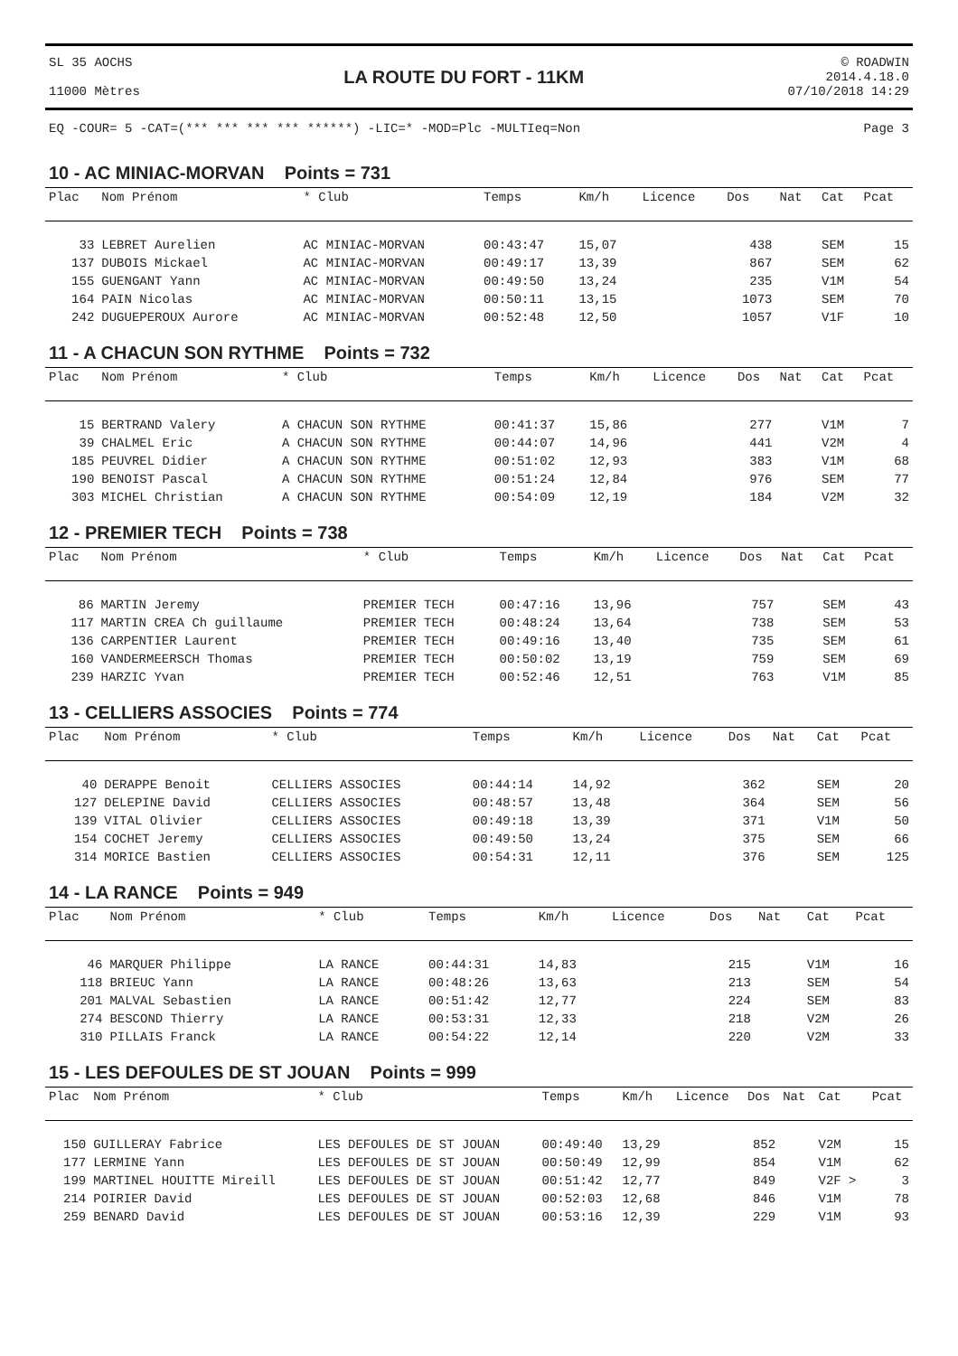SL 35 AOCHS
11000 Mètres
LA ROUTE DU FORT - 11KM
© ROADWIN
2014.4.18.0
07/10/2018 14:29
EQ -COUR= 5 -CAT=(*** *** *** *** ******) -LIC=* -MOD=Plc -MULTIeq=Non Page 3
10 - AC MINIAC-MORVAN Points = 731
| Plac | Nom Prénom | * Club | Temps | Km/h | Licence | Dos | Nat | Cat | Pcat |
| --- | --- | --- | --- | --- | --- | --- | --- | --- | --- |
| 33 | LEBRET Aurelien | AC MINIAC-MORVAN | 00:43:47 | 15,07 | | 438 | | SEM | 15 |
| 137 | DUBOIS Mickael | AC MINIAC-MORVAN | 00:49:17 | 13,39 | | 867 | | SEM | 62 |
| 155 | GUENGANT Yann | AC MINIAC-MORVAN | 00:49:50 | 13,24 | | 235 | | V1M | 54 |
| 164 | PAIN Nicolas | AC MINIAC-MORVAN | 00:50:11 | 13,15 | | 1073 | | SEM | 70 |
| 242 | DUGUEPEROUX Aurore | AC MINIAC-MORVAN | 00:52:48 | 12,50 | | 1057 | | V1F | 10 |
11 - A CHACUN SON RYTHME Points = 732
| Plac | Nom Prénom | * Club | Temps | Km/h | Licence | Dos | Nat | Cat | Pcat |
| --- | --- | --- | --- | --- | --- | --- | --- | --- | --- |
| 15 | BERTRAND Valery | A CHACUN SON RYTHME | 00:41:37 | 15,86 | | 277 | | V1M | 7 |
| 39 | CHALMEL Eric | A CHACUN SON RYTHME | 00:44:07 | 14,96 | | 441 | | V2M | 4 |
| 185 | PEUVREL Didier | A CHACUN SON RYTHME | 00:51:02 | 12,93 | | 383 | | V1M | 68 |
| 190 | BENOIST Pascal | A CHACUN SON RYTHME | 00:51:24 | 12,84 | | 976 | | SEM | 77 |
| 303 | MICHEL Christian | A CHACUN SON RYTHME | 00:54:09 | 12,19 | | 184 | | V2M | 32 |
12 - PREMIER TECH Points = 738
| Plac | Nom Prénom | * Club | Temps | Km/h | Licence | Dos | Nat | Cat | Pcat |
| --- | --- | --- | --- | --- | --- | --- | --- | --- | --- |
| 86 | MARTIN Jeremy | PREMIER TECH | 00:47:16 | 13,96 | | 757 | | SEM | 43 |
| 117 | MARTIN CREA Ch guillaume | PREMIER TECH | 00:48:24 | 13,64 | | 738 | | SEM | 53 |
| 136 | CARPENTIER Laurent | PREMIER TECH | 00:49:16 | 13,40 | | 735 | | SEM | 61 |
| 160 | VANDERMEERSCH Thomas | PREMIER TECH | 00:50:02 | 13,19 | | 759 | | SEM | 69 |
| 239 | HARZIC Yvan | PREMIER TECH | 00:52:46 | 12,51 | | 763 | | V1M | 85 |
13 - CELLIERS ASSOCIES Points = 774
| Plac | Nom Prénom | * Club | Temps | Km/h | Licence | Dos | Nat | Cat | Pcat |
| --- | --- | --- | --- | --- | --- | --- | --- | --- | --- |
| 40 | DERAPPE Benoit | CELLIERS ASSOCIES | 00:44:14 | 14,92 | | 362 | | SEM | 20 |
| 127 | DELEPINE David | CELLIERS ASSOCIES | 00:48:57 | 13,48 | | 364 | | SEM | 56 |
| 139 | VITAL Olivier | CELLIERS ASSOCIES | 00:49:18 | 13,39 | | 371 | | V1M | 50 |
| 154 | COCHET Jeremy | CELLIERS ASSOCIES | 00:49:50 | 13,24 | | 375 | | SEM | 66 |
| 314 | MORICE Bastien | CELLIERS ASSOCIES | 00:54:31 | 12,11 | | 376 | | SEM | 125 |
14 - LA RANCE Points = 949
| Plac | Nom Prénom | * Club | Temps | Km/h | Licence | Dos | Nat | Cat | Pcat |
| --- | --- | --- | --- | --- | --- | --- | --- | --- | --- |
| 46 | MARQUER Philippe | LA RANCE | 00:44:31 | 14,83 | | 215 | | V1M | 16 |
| 118 | BRIEUC Yann | LA RANCE | 00:48:26 | 13,63 | | 213 | | SEM | 54 |
| 201 | MALVAL Sebastien | LA RANCE | 00:51:42 | 12,77 | | 224 | | SEM | 83 |
| 274 | BESCOND Thierry | LA RANCE | 00:53:31 | 12,33 | | 218 | | V2M | 26 |
| 310 | PILLAIS Franck | LA RANCE | 00:54:22 | 12,14 | | 220 | | V2M | 33 |
15 - LES DEFOULES DE ST JOUAN Points = 999
| Plac | Nom Prénom | * Club | Temps | Km/h | Licence | Dos | Nat | Cat | Pcat |
| --- | --- | --- | --- | --- | --- | --- | --- | --- | --- |
| 150 | GUILLERAY Fabrice | LES DEFOULES DE ST JOUAN | 00:49:40 | 13,29 | | 852 | | V2M | 15 |
| 177 | LERMINE Yann | LES DEFOULES DE ST JOUAN | 00:50:49 | 12,99 | | 854 | | V1M | 62 |
| 199 | MARTINEL HOUITTE Mireill | LES DEFOULES DE ST JOUAN | 00:51:42 | 12,77 | | 849 | | V2F > | 3 |
| 214 | POIRIER David | LES DEFOULES DE ST JOUAN | 00:52:03 | 12,68 | | 846 | | V1M | 78 |
| 259 | BENARD David | LES DEFOULES DE ST JOUAN | 00:53:16 | 12,39 | | 229 | | V1M | 93 |